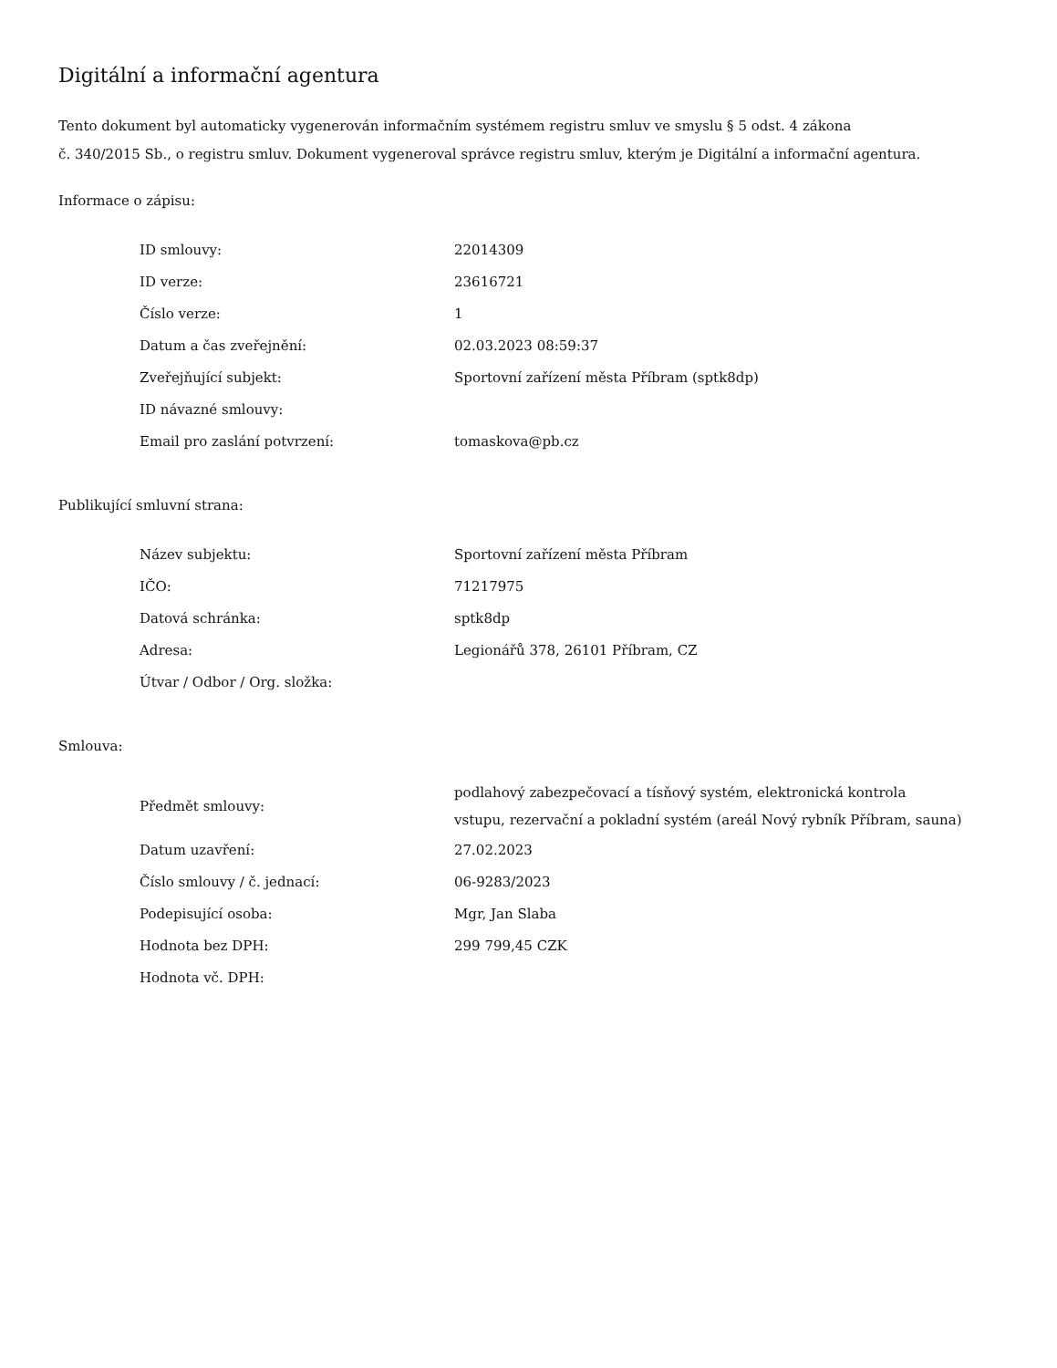Digitální a informační agentura
Tento dokument byl automaticky vygenerován informačním systémem registru smluv ve smyslu § 5 odst. 4 zákona
č. 340/2015 Sb., o registru smluv. Dokument vygeneroval správce registru smluv, kterým je Digitální a informační agentura.
Informace o zápisu:
| ID smlouvy: | 22014309 |
| ID verze: | 23616721 |
| Číslo verze: | 1 |
| Datum a čas zveřejnění: | 02.03.2023 08:59:37 |
| Zveřejňující subjekt: | Sportovní zařízení města Příbram (sptk8dp) |
| ID návazné smlouvy: | |
| Email pro zaslání potvrzení: | tomaskova@pb.cz |
Publikující smluvní strana:
| Název subjektu: | Sportovní zařízení města Příbram |
| IČO: | 71217975 |
| Datová schránka: | sptk8dp |
| Adresa: | Legionářů 378, 26101 Příbram, CZ |
| Útvar / Odbor / Org. složka: | |
Smlouva:
| Předmět smlouvy: | podlahový zabezpečovací a tísňový systém, elektronická kontrola vstupu, rezervační a pokladní systém (areál Nový rybník Příbram, sauna) |
| Datum uzavření: | 27.02.2023 |
| Číslo smlouvy / č. jednací: | 06-9283/2023 |
| Podepisující osoba: | Mgr, Jan Slaba |
| Hodnota bez DPH: | 299 799,45 CZK |
| Hodnota vč. DPH: | |